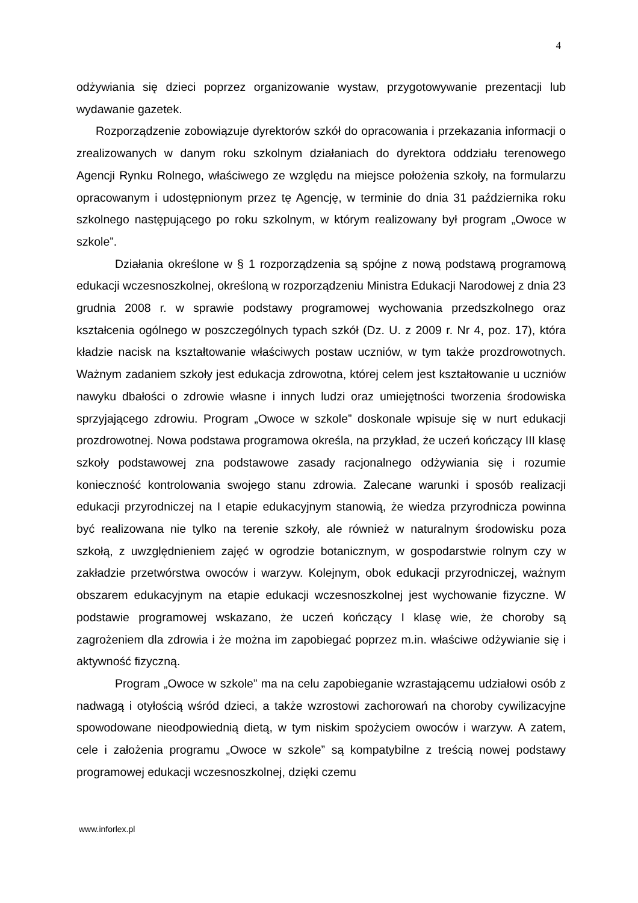4
odżywiania się dzieci poprzez organizowanie wystaw, przygotowywanie prezentacji lub wydawanie gazetek.
Rozporządzenie zobowiązuje dyrektorów szkół do opracowania i przekazania informacji o zrealizowanych w danym roku szkolnym działaniach do dyrektora oddziału terenowego Agencji Rynku Rolnego, właściwego ze względu na miejsce położenia szkoły, na formularzu opracowanym i udostępnionym przez tę Agencję, w terminie do dnia 31 października roku szkolnego następującego po roku szkolnym, w którym realizowany był program „Owoce w szkole”.
Działania określone w § 1 rozporządzenia są spójne z nową podstawą programową edukacji wczesnoszkolnej, określoną w rozporządzeniu Ministra Edukacji Narodowej z dnia 23 grudnia 2008 r. w sprawie podstawy programowej wychowania przedszkolnego oraz kształcenia ogólnego w poszczególnych typach szkół (Dz. U. z 2009 r. Nr 4, poz. 17), która kładzie nacisk na kształtowanie właściwych postaw uczniów, w tym także prozdrowotnych. Ważnym zadaniem szkoły jest edukacja zdrowotna, której celem jest kształtowanie u uczniów nawyku dbałości o zdrowie własne i innych ludzi oraz umiejętności tworzenia środowiska sprzyjającego zdrowiu. Program „Owoce w szkole” doskonale wpisuje się w nurt edukacji prozdrowotnej. Nowa podstawa programowa określa, na przykład, że uczeń kończący III klasę szkoły podstawowej zna podstawowe zasady racjonalnego odżywiania się i rozumie konieczność kontrolowania swojego stanu zdrowia. Zalecane warunki i sposób realizacji edukacji przyrodniczej na I etapie edukacyjnym stanowią, że wiedza przyrodnicza powinna być realizowana nie tylko na terenie szkoły, ale również w naturalnym środowisku poza szkołą, z uwzględnieniem zajęć w ogrodzie botanicznym, w gospodarstwie rolnym czy w zakładzie przetwórstwa owoców i warzyw. Kolejnym, obok edukacji przyrodniczej, ważnym obszarem edukacyjnym na etapie edukacji wczesnoszkolnej jest wychowanie fizyczne. W podstawie programowej wskazano, że uczeń kończący I klasę wie, że choroby są zagrożeniem dla zdrowia i że można im zapobiegać poprzez m.in. właściwe odżywianie się i aktywność fizyczną.
Program „Owoce w szkole” ma na celu zapobieganie wzrastającemu udziałowi osób z nadwagą i otyłością wśród dzieci, a także wzrostowi zachorowań na choroby cywilizacyjne spowodowane nieodpowiednią dietą, w tym niskim spożyciem owoców i warzyw. A zatem, cele i założenia programu „Owoce w szkole” są kompatybilne z treścią nowej podstawy programowej edukacji wczesnoszkolnej, dzięki czemu
www.inforlex.pl